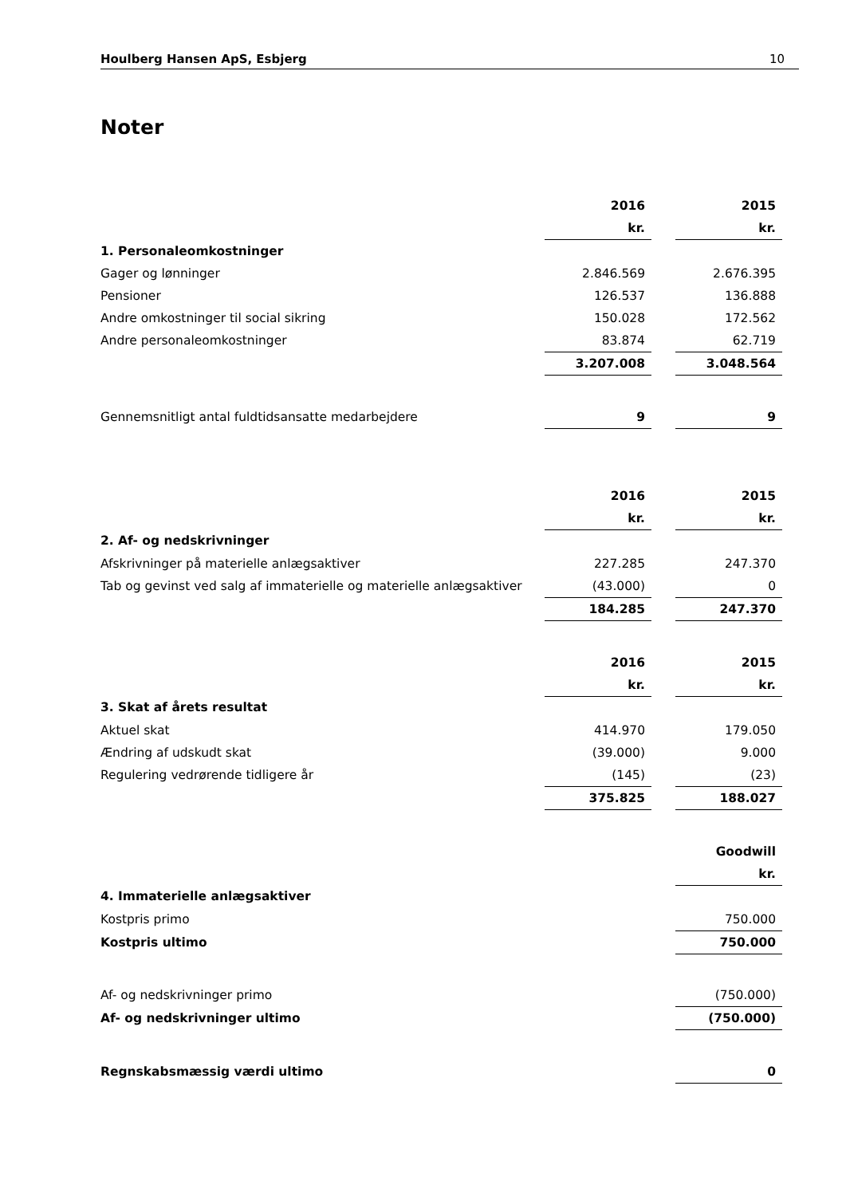Houlberg Hansen ApS, Esbjerg 10
Noter
| | 2016 | | 2015 |
| --- | --- | --- | --- |
| | kr. | | kr. |
| 1. Personaleomkostninger | | | |
| Gager og lønninger | 2.846.569 | | 2.676.395 |
| Pensioner | 126.537 | | 136.888 |
| Andre omkostninger til social sikring | 150.028 | | 172.562 |
| Andre personaleomkostninger | 83.874 | | 62.719 |
| | 3.207.008 | | 3.048.564 |
| Gennemsnitligt antal fuldtidsansatte medarbejdere | 9 | | 9 |
| | 2016 | | 2015 |
| --- | --- | --- | --- |
| | kr. | | kr. |
| 2. Af- og nedskrivninger | | | |
| Afskrivninger på materielle anlægsaktiver | 227.285 | | 247.370 |
| Tab og gevinst ved salg af immaterielle og materielle anlægsaktiver | (43.000) | | 0 |
| | 184.285 | | 247.370 |
| | 2016 | | 2015 |
| --- | --- | --- | --- |
| | kr. | | kr. |
| 3. Skat af årets resultat | | | |
| Aktuel skat | 414.970 | | 179.050 |
| Ændring af udskudt skat | (39.000) | | 9.000 |
| Regulering vedrørende tidligere år | (145) | | (23) |
| | 375.825 | | 188.027 |
| | Goodwill |
| --- | --- |
| | kr. |
| 4. Immaterielle anlægsaktiver | |
| Kostpris primo | 750.000 |
| Kostpris ultimo | 750.000 |
| Af- og nedskrivninger primo | (750.000) |
| Af- og nedskrivninger ultimo | (750.000) |
| Regnskabsmæssig værdi ultimo | 0 |